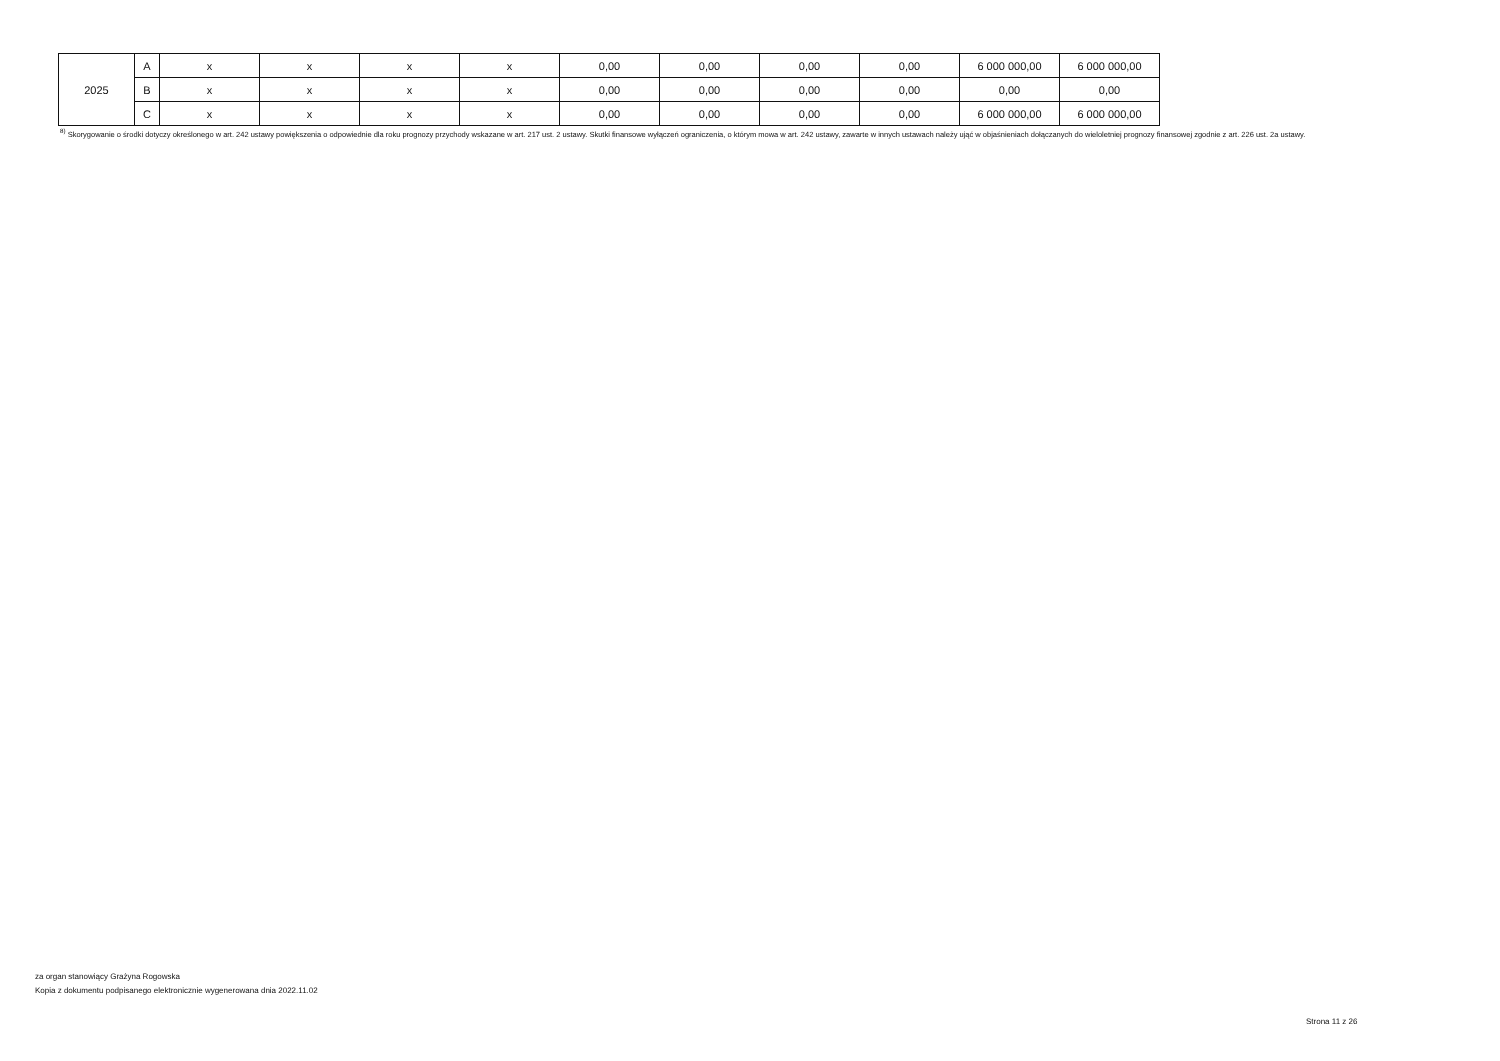| 2025 | A | x | x | x | x | 0,00 | 0,00 | 0,00 | 0,00 | 6 000 000,00 | 6 000 000,00 |
| | B | x | x | x | x | 0,00 | 0,00 | 0,00 | 0,00 | 0,00 | 0,00 |
| | C | x | x | x | x | 0,00 | 0,00 | 0,00 | 0,00 | 6 000 000,00 | 6 000 000,00 |
<sup>8)</sup> Skorygowanie o środki dotyczy określonego w art. 242 ustawy powiększenia o odpowiednie dla roku prognozy przychody wskazane w art. 217 ust. 2 ustawy. Skutki finansowe wyłączeń ograniczenia, o którym mowa w art. 242 ustawy, zawarte w innych ustawach należy ująć w objaśnieniach dołączanych do wieloletniej prognozy finansowej zgodnie z art. 226 ust. 2a ustawy.
za organ stanowiący Grażyna Rogowska
Kopia z dokumentu podpisanego elektronicznie wygenerowana dnia 2022.11.02
Strona 11 z 26